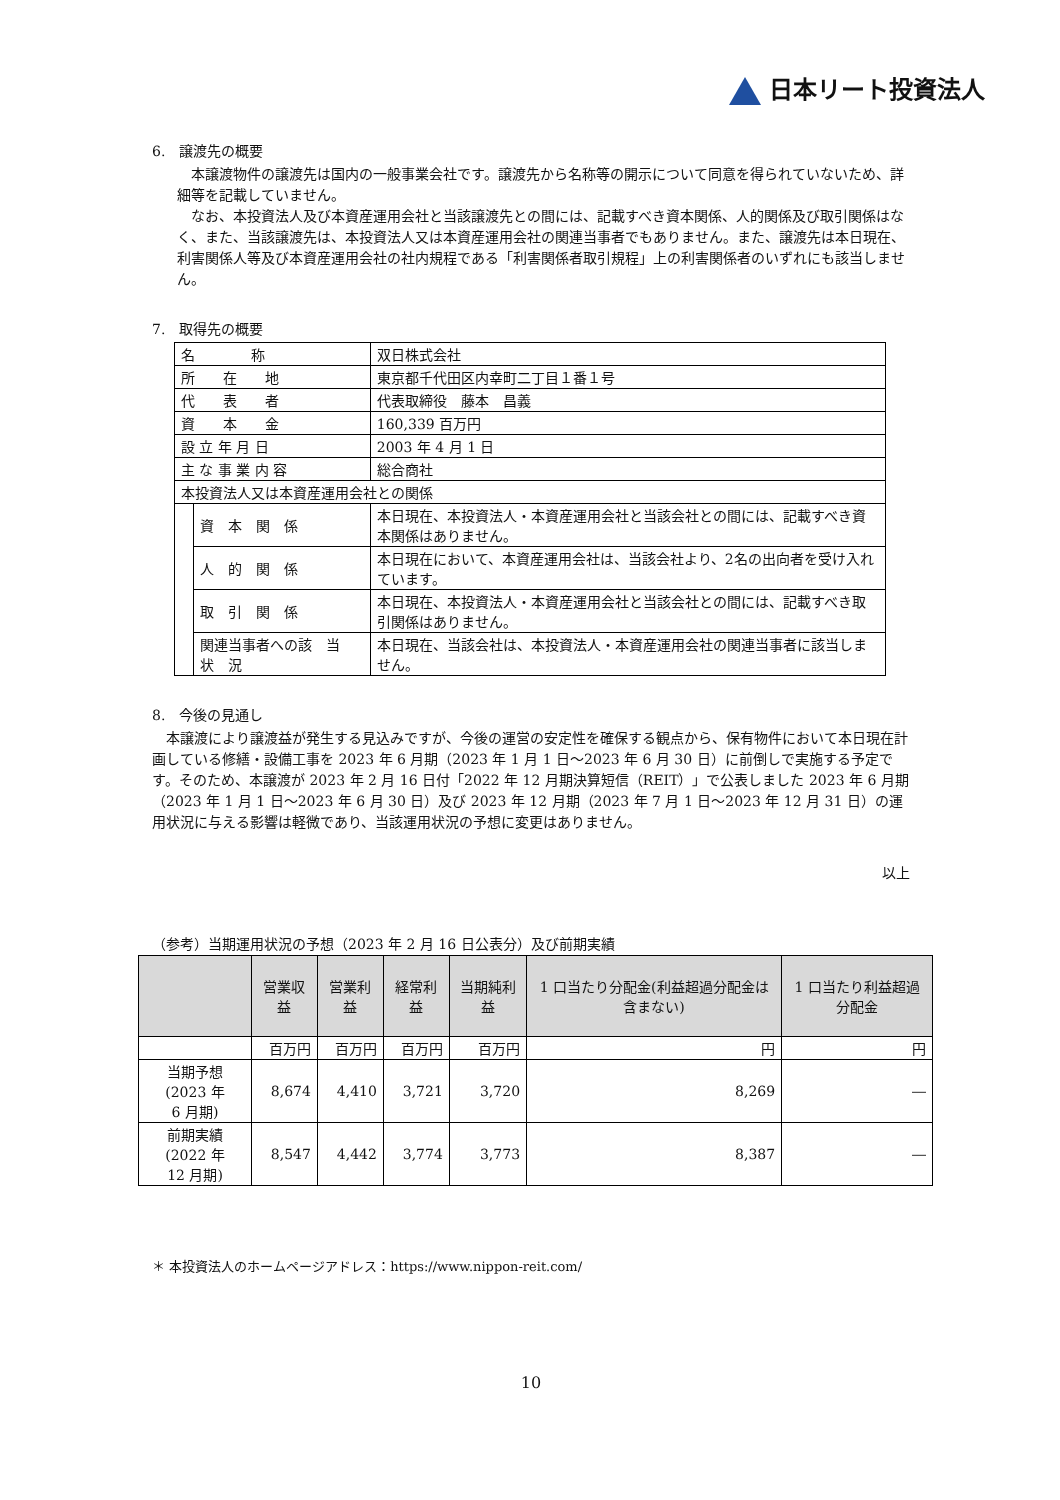日本リート投資法人
6.　譲渡先の概要
　本譲渡物件の譲渡先は国内の一般事業会社です。譲渡先から名称等の開示について同意を得られていないため、詳細等を記載していません。
　なお、本投資法人及び本資産運用会社と当該譲渡先との間には、記載すべき資本関係、人的関係及び取引関係はなく、また、当該譲渡先は、本投資法人又は本資産運用会社の関連当事者でもありません。また、譲渡先は本日現在、利害関係人等及び本資産運用会社の社内規程である「利害関係者取引規程」上の利害関係者のいずれにも該当しません。
7.　取得先の概要
| 名 称 | | 双日株式会社 |
| 所 在 地 | | 東京都千代田区内幸町二丁目１番１号 |
| 代 表 者 | | 代表取締役 藤本 昌義 |
| 資 本 金 | | 160,339 百万円 |
| 設 立 年 月 日 | | 2003 年 4 月 1 日 |
| 主 な 事 業 内 容 | | 総合商社 |
| 本投資法人又は本資産運用会社との関係 | | |
| | 資 本 関 係 | 本日現在、本投資法人・本資産運用会社と当該会社との間には、記載すべき資本関係はありません。 |
| | 人 的 関 係 | 本日現在において、本資産運用会社は、当該会社より、2名の出向者を受け入れています。 |
| | 取 引 関 係 | 本日現在、本投資法人・本資産運用会社と当該会社との間には、記載すべき取引関係はありません。 |
| | 関連当事者への該 当 状 況 | 本日現在、当該会社は、本投資法人・本資産運用会社の関連当事者に該当しません。 |
8.　今後の見通し
　本譲渡により譲渡益が発生する見込みですが、今後の運営の安定性を確保する観点から、保有物件において本日現在計画している修繕・設備工事を 2023 年 6 月期（2023 年 1 月 1 日～2023 年 6 月 30 日）に前倒しで実施する予定です。そのため、本譲渡が 2023 年 2 月 16 日付「2022 年 12 月期決算短信（REIT）」で公表しました 2023 年 6 月期（2023 年 1 月 1 日～2023 年 6 月 30 日）及び 2023 年 12 月期（2023 年 7 月 1 日～2023 年 12 月 31 日）の運用状況に与える影響は軽微であり、当該運用状況の予想に変更はありません。
以上
（参考）当期運用状況の予想（2023 年 2 月 16 日公表分）及び前期実績
| | 営業収益 | 営業利益 | 経常利益 | 当期純利益 | 1 口当たり分配金(利益超過分配金は含まない) | 1 口当たり利益超過分配金 |
| --- | --- | --- | --- | --- | --- | --- |
| | 百万円 | 百万円 | 百万円 | 百万円 | 円 | 円 |
| 当期予想 (2023 年 6 月期) | 8,674 | 4,410 | 3,721 | 3,720 | 8,269 | ― |
| 前期実績 (2022 年 12 月期) | 8,547 | 4,442 | 3,774 | 3,773 | 8,387 | ― |
＊ 本投資法人のホームページアドレス：https://www.nippon-reit.com/
10